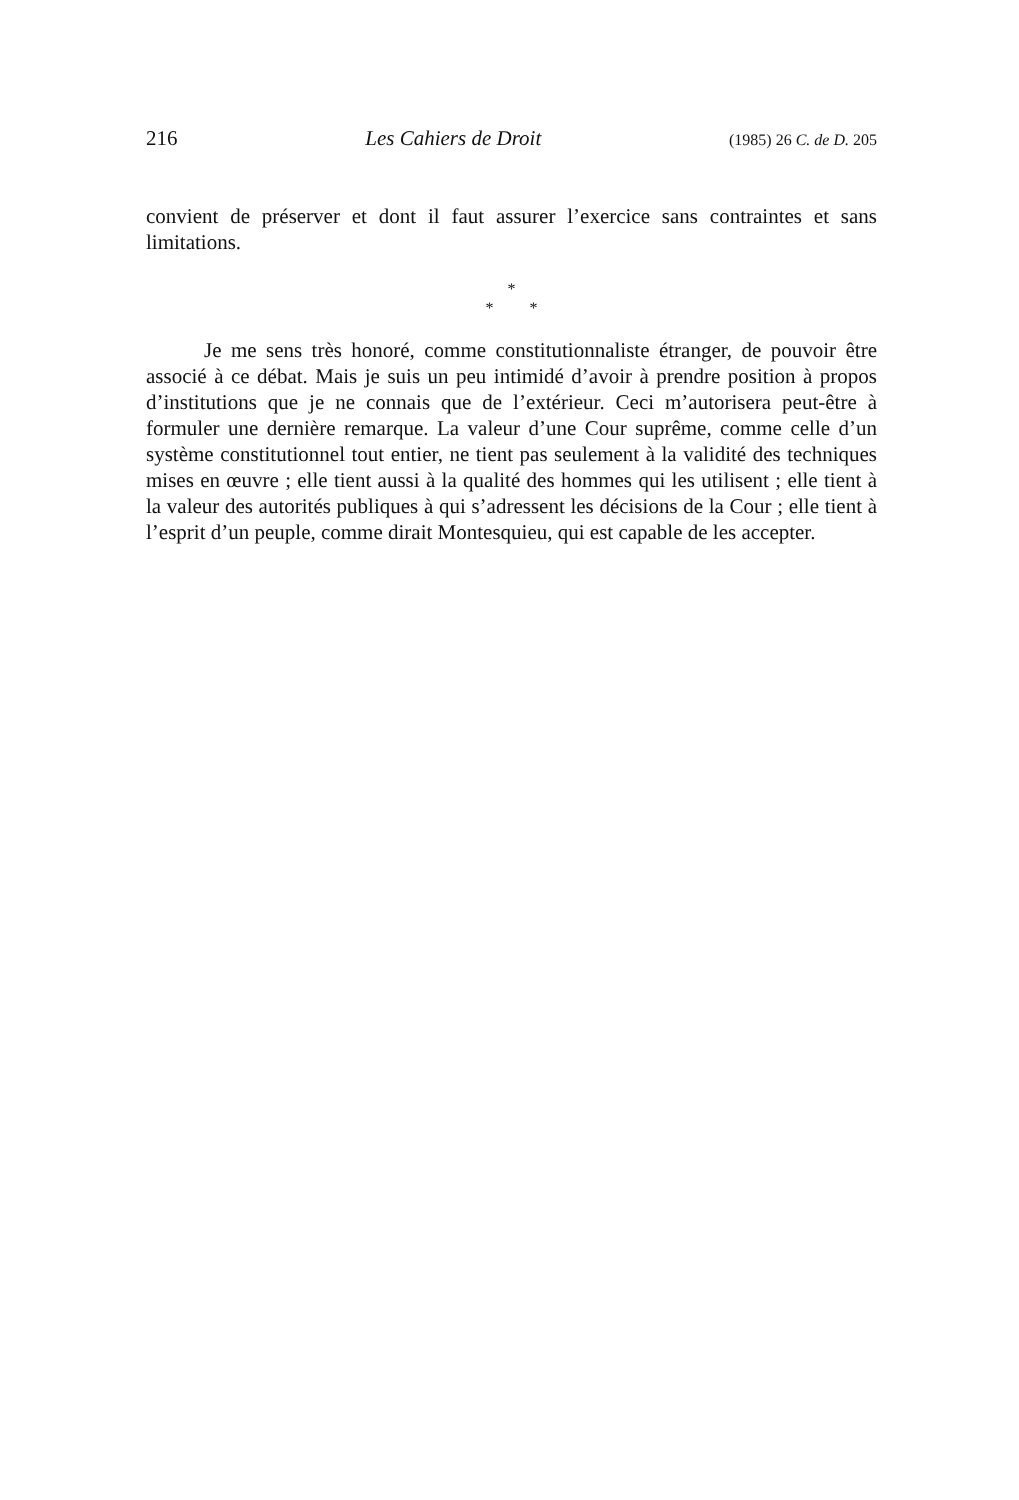216 Les Cahiers de Droit (1985) 26 C. de D. 205
convient de préserver et dont il faut assurer l’exercice sans contraintes et sans limitations.
*
* *
Je me sens très honoré, comme constitutionnaliste étranger, de pouvoir être associé à ce débat. Mais je suis un peu intimidé d’avoir à prendre position à propos d’institutions que je ne connais que de l’extérieur. Ceci m’autorisera peut-être à formuler une dernière remarque. La valeur d’une Cour suprême, comme celle d’un système constitutionnel tout entier, ne tient pas seulement à la validité des techniques mises en œuvre ; elle tient aussi à la qualité des hommes qui les utilisent ; elle tient à la valeur des autorités publiques à qui s’adressent les décisions de la Cour ; elle tient à l’esprit d’un peuple, comme dirait Montesquieu, qui est capable de les accepter.